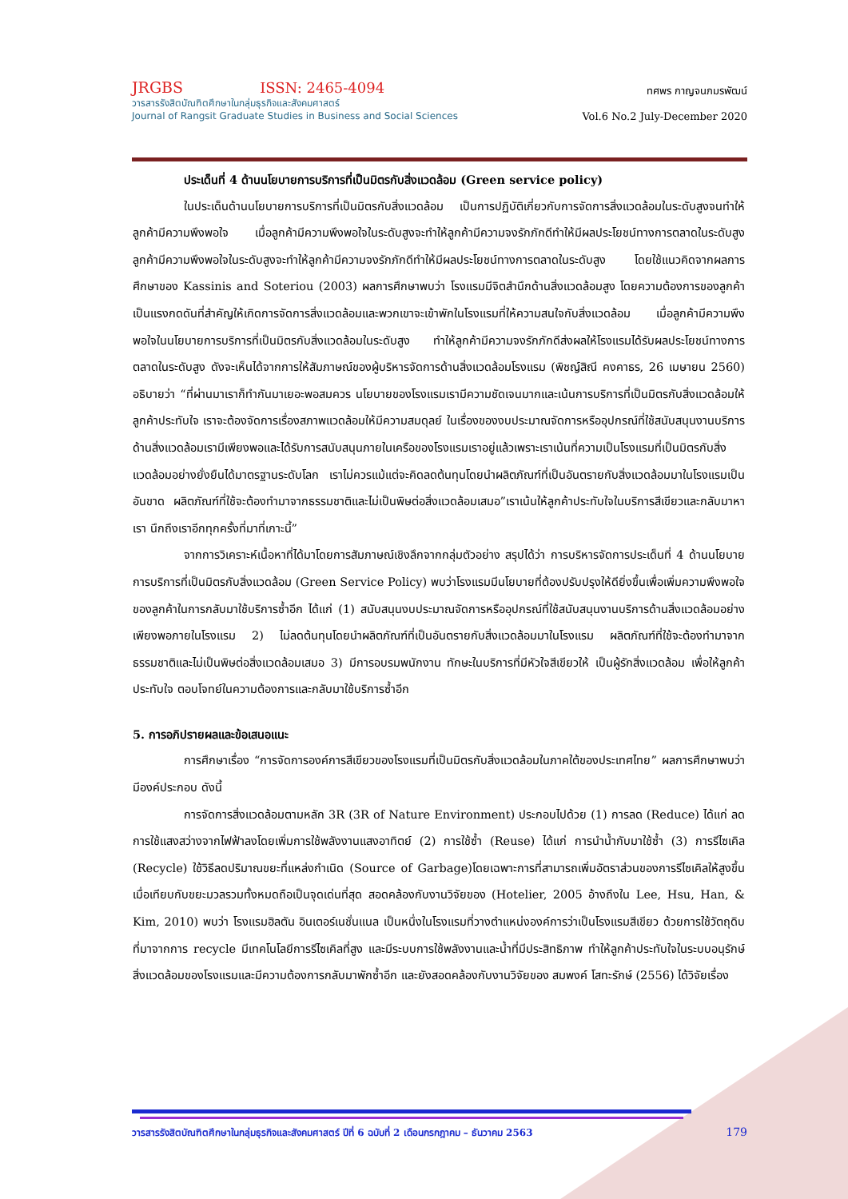JRGBS ISSN: 2465-4094
วารสารรังสิตบัณฑิตศึกษาในกลุ่มธุรกิจและสังคมศาสตร์
Journal of Rangsit Graduate Studies in Business and Social Sciences
ทศพร กาญจนภมรพัฒน์
Vol.6 No.2 July-December 2020
ประเด็นที่ 4 ด้านนโยบายการบริการที่เป็นมิตรกับสิ่งแวดล้อม (Green service policy)
ในประเด็นด้านนโยบายการบริการที่เป็นมิตรกับสิ่งแวดล้อม เป็นการปฏิบัติเกี่ยวกับการจัดการสิ่งแวดล้อมในระดับสูงจนทำให้ลูกค้ามีความพึงพอใจ เมื่อลูกค้ามีความพึงพอใจในระดับสูงจะทำให้ลูกค้ามีความจงรักภักดีทำให้มีผลประโยชน์ทางการตลาดในระดับสูงลูกค้ามีความพึงพอใจในระดับสูงจะทำให้ลูกค้ามีความจงรักภักดีทำให้มีผลประโยชน์ทางการตลาดในระดับสูง โดยใช้แนวคิดจากผลการศึกษาของ Kassinis and Soteriou (2003) ผลการศึกษาพบว่า โรงแรมมีจิตสำนึกด้านสิ่งแวดล้อมสูง โดยความต้องการของลูกค้าเป็นแรงกดดันที่สำคัญให้เกิดการจัดการสิ่งแวดล้อมและพวกเขาจะเข้าพักในโรงแรมที่ให้ความสนใจกับสิ่งแวดล้อม เมื่อลูกค้ามีความพึงพอใจในนโยบายการบริการที่เป็นมิตรกับสิ่งแวดล้อมในระดับสูง ทำให้ลูกค้ามีความจงรักภักดีส่งผลให้โรงแรมได้รับผลประโยชน์ทางการตลาดในระดับสูง ดังจะเห็นได้จากการให้สัมภาษณ์ของผู้บริหารจัดการด้านสิ่งแวดล้อมโรงแรม (พิชญ์สิณี คงคาธร, 26 เมษายน 2560) อธิบายว่า “ที่ผ่านมาเราก็ทำกันมาเยอะพอสมควร นโยบายของโรงแรมเรามีความชัดเจนมากและเน้นการบริการที่เป็นมิตรกับสิ่งแวดล้อมให้ลูกค้าประทับใจ เราจะต้องจัดการเรื่องสภาพแวดล้อมให้มีความสมดุลย์ ในเรื่องของงบประมาณจัดการหรืออุปกรณ์ที่ใช้สนับสนุนงานบริการด้านสิ่งแวดล้อมเรามีเพียงพอและได้รับการสนับสนุนภายในเครือของโรงแรมเราอยู่แล้วเพราะเราเน้นที่ความเป็นโรงแรมที่เป็นมิตรกับสิ่งแวดล้อมอย่างยั่งยืนได้มาตรฐานระดับโลก เราไม่ควรแม้แต่จะคิดลดต้นทุนโดยนำผลิตภัณฑ์ที่เป็นอันตรายกับสิ่งแวดล้อมมาในโรงแรมเป็นอันขาด ผลิตภัณฑ์ที่ใช้จะต้องทำมาจากธรรมชาติและไม่เป็นพิษต่อสิ่งแวดล้อมเสมอ”เราเน้นให้ลูกค้าประทับใจในบริการสีเขียวและกลับมาหาเรา นึกถึงเราอีกทุกครั้งที่มาที่เกาะนี้”
จากการวิเคราะห์เนื้อหาที่ได้มาโดยการสัมภาษณ์เชิงลึกจากกลุ่มตัวอย่าง สรุปได้ว่า การบริหารจัดการประเด็นที่ 4 ด้านนโยบายการบริการที่เป็นมิตรกับสิ่งแวดล้อม (Green Service Policy) พบว่าโรงแรมมีนโยบายที่ต้องปรับปรุงให้ดียิ่งขึ้นเพื่อเพิ่มความพึงพอใจของลูกค้าในการกลับมาใช้บริการซ้ำอีก ได้แก่ (1) สนับสนุนงบประมาณจัดการหรืออุปกรณ์ที่ใช้สนับสนุนงานบริการด้านสิ่งแวดล้อมอย่างเพียงพอภายในโรงแรม 2) ไม่ลดต้นทุนโดยนำผลิตภัณฑ์ที่เป็นอันตรายกับสิ่งแวดล้อมมาในโรงแรม ผลิตภัณฑ์ที่ใช้จะต้องทำมาจากธรรมชาติและไม่เป็นพิษต่อสิ่งแวดล้อมเสมอ 3) มีการอบรมพนักงาน ทักษะในบริการที่มีหัวใจสีเขียวให้ เป็นผู้รักสิ่งแวดล้อม เพื่อให้ลูกค้าประทับใจ ตอบโจทย์ในความต้องการและกลับมาใช้บริการซ้ำอีก
5. การอภิปรายผลและข้อเสนอแนะ
การศึกษาเรื่อง “การจัดการองค์การสีเขียวของโรงแรมที่เป็นมิตรกับสิ่งแวดล้อมในภาคใต้ของประเทศไทย” ผลการศึกษาพบว่ามีองค์ประกอบ ดังนี้
การจัดการสิ่งแวดล้อมตามหลัก 3R (3R of Nature Environment) ประกอบไปด้วย (1) การลด (Reduce) ได้แก่ ลดการใช้แสงสว่างจากไฟฟ้าลงโดยเพิ่มการใช้พลังงานแสงอาทิตย์ (2) การใช้ซ้ำ (Reuse) ได้แก่ การนำน้ำกับมาใช้ซ้ำ (3) การรีไซเคิล (Recycle) ใช้วิธีลดปริมาณขยะที่แหล่งกำเนิด (Source of Garbage)โดยเฉพาะการที่สามารถเพิ่มอัตราส่วนของการรีไซเคิลให้สูงขึ้นเมื่อเทียบกับขยะมวลรวมทั้งหมดถือเป็นจุดเด่นที่สุด สอดคล้องกับงานวิจัยของ (Hotelier, 2005 อ้างถึงใน Lee, Hsu, Han, & Kim, 2010) พบว่า โรงแรมฮิลตัน อินเตอร์เนชั่นแนล เป็นหนึ่งในโรงแรมที่วางตำแหน่งองค์การว่าเป็นโรงแรมสีเขียว ด้วยการใช้วัตถุดิบที่มาจากการ recycle มีเทคโนโลยีการรีไซเคิลที่สูง และมีระบบการใช้พลังงานและน้ำที่มีประสิทธิภาพ ทำให้ลูกค้าประทับใจในระบบอนุรักษ์สิ่งแวดล้อมของโรงแรมและมีความต้องการกลับมาพักซ้ำอีก และยังสอดคล้องกับงานวิจัยของ สมพงค์ โสทะรักษ์ (2556) ได้วิจัยเรื่อง
วารสารรังสิตบัณฑิตศึกษาในกลุ่มธุรกิจและสังคมศาสตร์ ปีที่ 6 ฉบับที่ 2 เดือนกรกฎาคม – ธันวาคม 2563 179